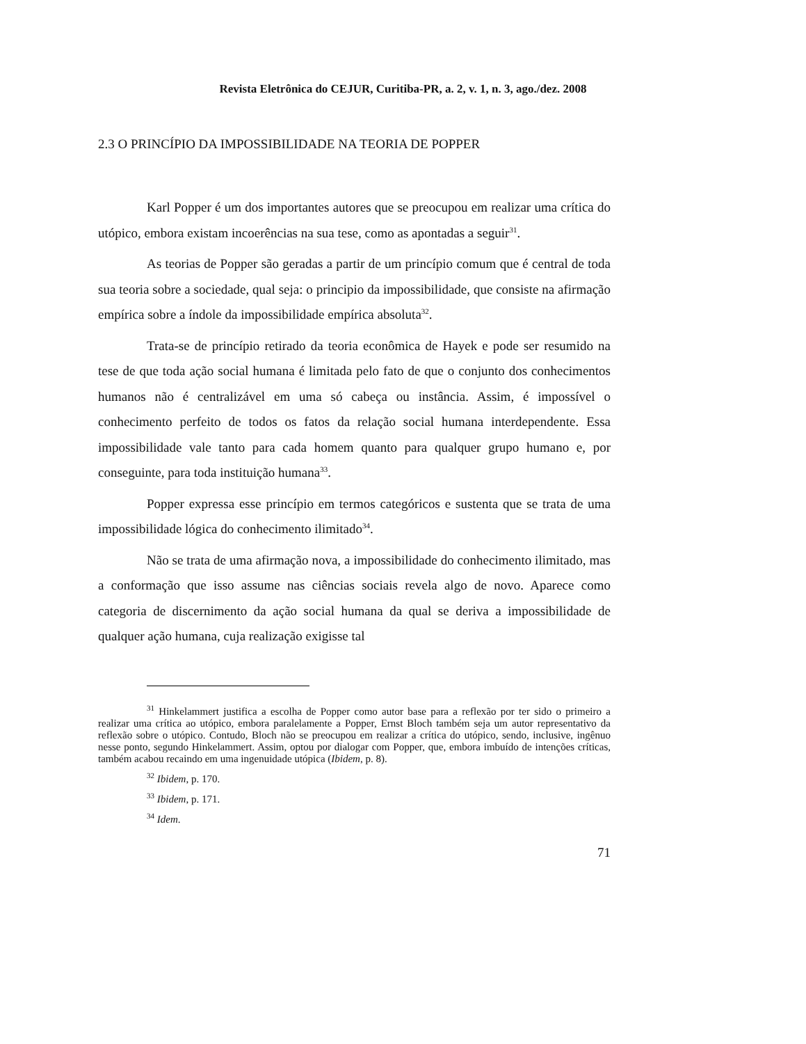Revista Eletrônica do CEJUR, Curitiba-PR, a. 2, v. 1, n. 3, ago./dez. 2008
2.3 O PRINCÍPIO DA IMPOSSIBILIDADE NA TEORIA DE POPPER
Karl Popper é um dos importantes autores que se preocupou em realizar uma crítica do utópico, embora existam incoerências na sua tese, como as apontadas a seguir<sup>31</sup>.
As teorias de Popper são geradas a partir de um princípio comum que é central de toda sua teoria sobre a sociedade, qual seja: o principio da impossibilidade, que consiste na afirmação empírica sobre a índole da impossibilidade empírica absoluta<sup>32</sup>.
Trata-se de princípio retirado da teoria econômica de Hayek e pode ser resumido na tese de que toda ação social humana é limitada pelo fato de que o conjunto dos conhecimentos humanos não é centralizável em uma só cabeça ou instância. Assim, é impossível o conhecimento perfeito de todos os fatos da relação social humana interdependente. Essa impossibilidade vale tanto para cada homem quanto para qualquer grupo humano e, por conseguinte, para toda instituição humana<sup>33</sup>.
Popper expressa esse princípio em termos categóricos e sustenta que se trata de uma impossibilidade lógica do conhecimento ilimitado<sup>34</sup>.
Não se trata de uma afirmação nova, a impossibilidade do conhecimento ilimitado, mas a conformação que isso assume nas ciências sociais revela algo de novo. Aparece como categoria de discernimento da ação social humana da qual se deriva a impossibilidade de qualquer ação humana, cuja realização exigisse tal
<sup>31</sup> Hinkelammert justifica a escolha de Popper como autor base para a reflexão por ter sido o primeiro a realizar uma crítica ao utópico, embora paralelamente a Popper, Ernst Bloch também seja um autor representativo da reflexão sobre o utópico. Contudo, Bloch não se preocupou em realizar a crítica do utópico, sendo, inclusive, ingênuo nesse ponto, segundo Hinkelammert. Assim, optou por dialogar com Popper, que, embora imbuído de intenções críticas, também acabou recaindo em uma ingenuidade utópica (Ibidem, p. 8).
<sup>32</sup> Ibidem, p. 170.
<sup>33</sup> Ibidem, p. 171.
<sup>34</sup> Idem.
71